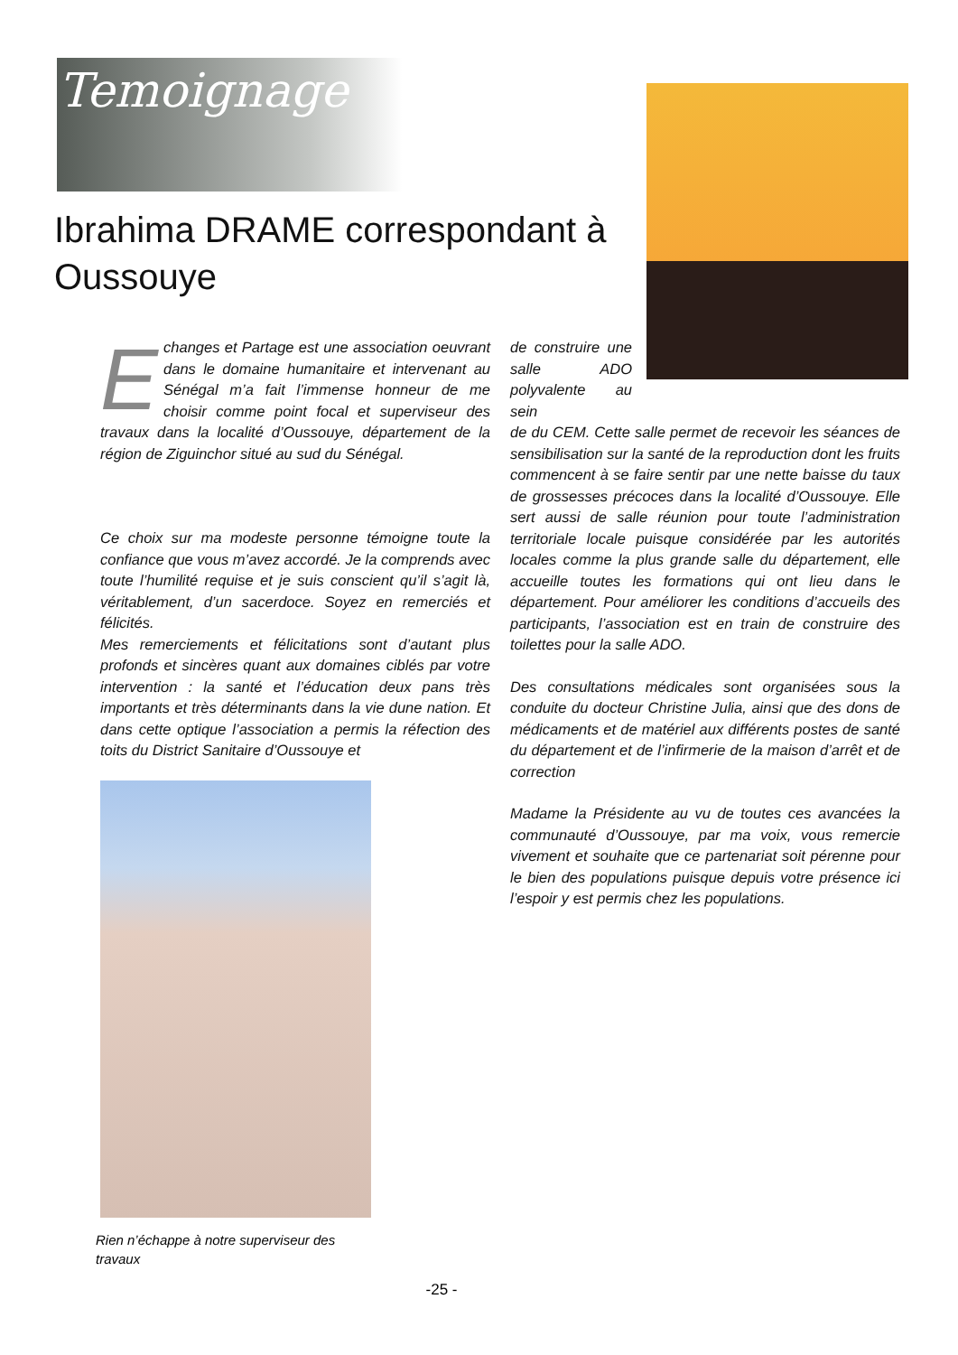Temoignage
Ibrahima DRAME correspondant à Oussouye
Echanges et Partage est une association oeuvrant dans le domaine humanitaire et intervenant au Sénégal m’a fait l’immense honneur de me choisir comme point focal et superviseur des travaux dans la localité d’Oussouye, département de la région de Ziguinchor situé au sud du Sénégal.
Ce choix sur ma modeste personne témoigne toute la confiance que vous m’avez accordé. Je la comprends avec toute l’humilité requise et je suis conscient qu’il s’agit là, véritablement, d’un sacerdoce. Soyez en remerciés et félicités.
Mes remerciements et félicitations sont d’autant plus profonds et sincères quant aux domaines ciblés par votre intervention : la santé et l’éducation deux pans très importants et très déterminants dans la vie dune nation. Et dans cette optique l’association a permis la réfection des toits du District Sanitaire d’Oussouye et
de construire une salle ADO polyvalente au sein
de du CEM. Cette salle permet de recevoir les séances de sensibilisation sur la santé de la reproduction dont les fruits commencent à se faire sentir par une nette baisse du taux de grossesses précoces dans la localité d’Oussouye. Elle sert aussi de salle réunion pour toute l’administration territoriale locale puisque considérée par les autorités locales comme la plus grande salle du département, elle accueille toutes les formations qui ont lieu dans le département. Pour améliorer les conditions d’accueils des participants, l’association est en train de construire des toilettes pour la salle ADO.
Des consultations médicales sont organisées sous la conduite du docteur Christine Julia, ainsi que des dons de médicaments et de matériel aux différents postes de santé du département et de l’infirmerie de la maison d’arrêt et de correction
Madame la Présidente au vu de toutes ces avancées la communauté d’Oussouye, par ma voix, vous remercie vivement et souhaite que ce partenariat soit pérenne pour le bien des populations puisque depuis votre présence ici l’espoir y est permis chez les populations.
Rien n’échappe à notre superviseur des travaux
-25 -